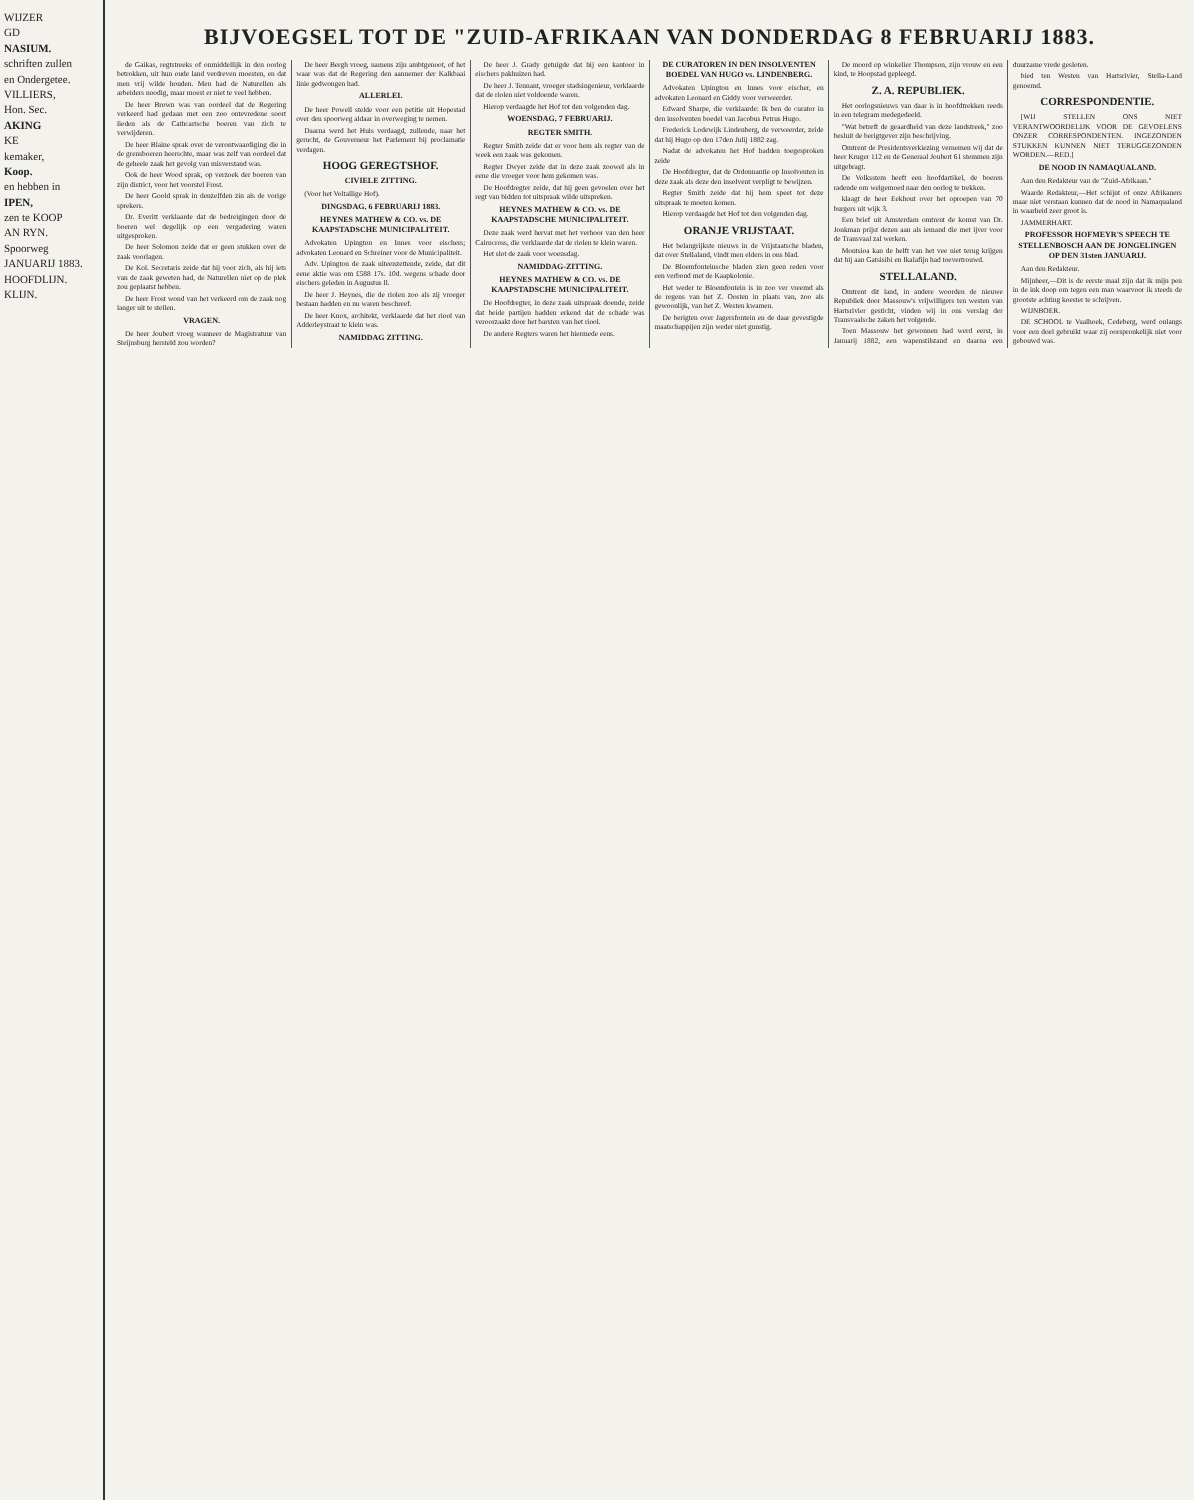WIJZER
GD
NASIUM.
schriften zullen
en Ondergetee.
VILLIERS,
Hon. Sec.
AKING
KE
kemaker,
Koop.
en hebben in
IPEN,
zen te KOOP
AN RYN.
Spoorweg
JANUARIJ 1883.
HOOFDLIJN.
KLIJN.
BIJVOEGSEL TOT DE "ZUID-AFRIKAAN VAN DONDERDAG 8 FEBRUARIJ 1883.
de Gaikas, regtstreeks of onmiddellijk in den oorlog betrokken, uit hun oude land verdreven moesten, en dat men vrij wilde houden. Men had de Naturellen als arbeiders noodig, maar moest er niet te veel hebben.
De heer Brown was van oordeel dat de Regering verkeerd had gedaan met een zoo ontevredene soort lieden als de Cathcartsche boeren van zich te verwijderen.
De heer Blaine sprak over de verontwaardiging die in de grensboeren heerschte, maar was zelf van oordeel dat de geheele zaak het gevolg van misverstand was.
Ook de heer Wood sprak, op verzoek der boeren van zijn district, voor het voorstel Frost.
De heer Goold sprak in denzelfden zin als de vorige sprekers.
Dr. Everitt verklaarde dat de bedreigingen door de boeren wel degelijk op een vergadering waren uitgesproken.
De heer Solomon zeide dat er geen stukken over de zaak voorlagen.
De Kol. Secretaris zeide dat hij voor zich, als hij iets van de zaak geweten had, de Naturellen niet op de plek zou geplaatst hebben.
De heer Frost wond van het verkeerd om de zaak nog langer uit te stellen.
VRAGEN.
De heer Joubert vroeg wanneer de Magistratuur van Steijnsburg hersteld zou worden?
De heer Bergh vroeg, namens zijn ambtgenoot, of het waar was dat de Regering den aannemer der Kalkbaai linie gedwongen had.
ALLERLEI.
De heer Powell stelde voor een petitie uit Hopestad over den spoorweg aldaar in overweging te nemen.
Daarna werd het Huis verdaagd, zullende, naar het gerucht, de Gouverneur het Parlement bij proclamatie verdagen.
HOOG GEREGTSHOF.
CIVIELE ZITTING.
(Voor het Voltallige Hof).
DINGSDAG, 6 FEBRUARIJ 1883.
HEYNES MATHEW & CO. vs. DE KAAPSTADSCHE MUNICIPALITEIT.
Advokaten Upington en Innes voor eischers; advokaten Leonard en Schreiner voor de Municipaliteit.
Adv. Upington de zaak uiteenzettende, zeide, dat dit eene aktie was om £588 17s. 10d. wegens schade door eischers geleden in Augustus ll.
De heer J. Heynes, die de riolen zoo als zij vroeger bestaan hadden en nu waren beschreef.
De heer Knox, architekt, verklaarde dat het riool van Adderleystraat te klein was.
NAMIDDAG ZITTING.
De heer J. Grady getuigde dat hij een kantoor in eischers pakhuizen had.
De heer J. Tennant, vroeger stadsingenieur, verklaarde dat de riolen niet voldoende waren.
Hierop verdaagde het Hof tot den volgenden dag.
WOENSDAG, 7 FEBRUARIJ.
REGTER SMITH.
Regter Smith zeide dat er voor hem als regter van de week een zaak was gekomen.
Regter Dwyer zeide dat in deze zaak zoowel als in eene die vroeger voor hem gekomen was.
De Hoofdregter zeide, dat hij geen gevoelen over het regt van bidden tot uitspraak wilde uitspreken.
HEYNES MATHEW & CO. vs. DE KAAPSTADSCHE MUNICIPALITEIT.
Deze zaak werd hervat met het verhoor van den heer Cairncross, die verklaarde dat de riolen te klein waren.
Het slot de zaak voor woensdag.
NAMIDDAG-ZITTING.
HEYNES MATHEW & CO. vs. DE KAAPSTADSCHE MUNICIPALITEIT.
De Hoofdregter, in deze zaak uitspraak doende, zeide dat beide partijen hadden erkend dat de schade was veroorzaakt door het barsten van het riool.
De andere Regters waren het hiermede eens.
DE CURATOREN IN DEN INSOLVENTEN BOEDEL VAN HUGO vs. LINDENBERG.
Advokaten Upington en Innes voor eischer, en advokaten Leonard en Giddy voor verweerder.
Edward Sharpe, die verklaarde: Ik ben de curator in den insolventen boedel van Jacobus Petrus Hugo.
Frederick Lodewijk Lindenberg, de verweerder, zeide dat hij Hugo op den 17den Julij 1882 zag.
Nadat de advokaten het Hof hadden toegesproken zeide
De Hoofdregter, dat de Ordonnantie op Insolventen in deze zaak als deze den insolvent verpligt te bewijzen.
Regter Smith zeide dat hij hem speet tot deze uitspraak te moeten komen.
Hierop verdaagde het Hof tot den volgenden dag.
ORANJE VRIJSTAAT.
Het belangrijkste nieuws in de Vrijstaatsche bladen, dat over Stellaland, vindt men elders in ons blad.
De Bloemfonteinsche bladen zien geen reden voor een verbond met de Kaapkolonie.
Het weder te Bloemfontein is in zoo ver vreemd als de regens van het Z. Oosten in plaats van, zoo als gewoonlijk, van het Z. Westen kwamen.
De berigten over Jagersfontein en de daar gevestigde maatschappijen zijn weder niet gunstig.
De moord op winkelier Thompson, zijn vrouw en een kind, te Hoopstad gepleegd.
Z. A. REPUBLIEK.
Het oorlogsnieuws van daar is in hoofdtrekken reeds in een telegram medegedeeld.
"Wat betreft de geaardheid van deze landstreek," zoo besluit de berigtgever zijn beschrijving.
Omtrent de Presidentsverkiezing vernemen wij dat de heer Kruger 112 en de Generaal Joubert 61 stemmen zijn uitgebragt.
De Volksstem heeft een hoofdartikel, de boeren radende om welgemoed naar den oorlog te trekken.
klaagt de heer Eekhout over het oproepen van 70 burgers uit wijk 3.
Een brief uit Amsterdam omtrent de komst van Dr. Jonkman prijst dezen aan als iemand die met ijver voor de Transvaal zal werken.
Montsioa kan de helft van het vee niet terug krijgen dat hij aan Gatsisibi en Ikalafijn had toevertrouwd.
STELLALAND.
Omtrent dit land, in andere woorden de nieuwe Republiek door Massouw's vrijwilligers ten westen van Hartsrivier gesticht, vinden wij in ons verslag der Transvaalsche zaken het volgende.
Toen Massouw het gewonnen had werd eerst, in Januarij 1882, een wapenstilstand en daarna een duurzame vrede gesloten.
bied ten Westen van Hartsrivier, Stella-Land genoemd.
CORRESPONDENTIE.
[WIJ STELLEN ONS NIET VERANTWOORDELIJK VOOR DE GEVOELENS ONZER CORRESPONDENTEN. INGEZONDEN STUKKEN KUNNEN NIET TERUGGEZONDEN WORDEN.—RED.]
DE NOOD IN NAMAQUALAND.
Aan den Redakteur van de "Zuid-Afrikaan."
Waarde Redakteur,—Het schijnt of onze Afrikaners maar niet verstaan kunnen dat de nood in Namaqualand in waarheid zeer groot is.
JAMMERHART.
PROFESSOR HOFMEYR'S SPEECH TE STELLENBOSCH AAN DE JONGELINGEN OP DEN 31sten JANUARIJ.
Aan den Redakteur.
Mijnheer,—Dit is de eerste maal zijn dat ik mijn pen in de ink doop om tegen een man waarvoor ik steeds de grootste achting koester te schrijven.
WIJNBOER.
DE SCHOOL te Vaalhoek, Cedeberg, werd onlangs voor een doel gebruikt waar zij oorspronkelijk niet voor gebouwd was.